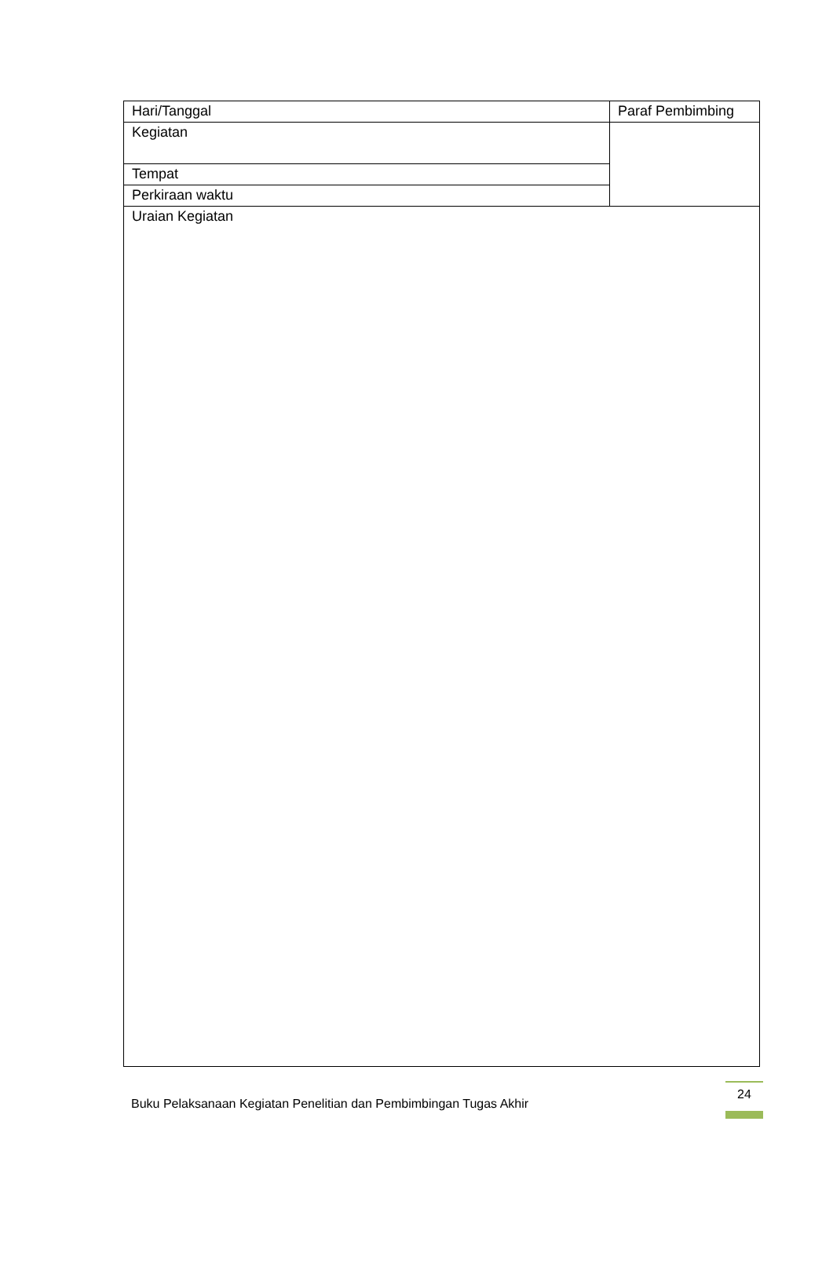| Hari/Tanggal | Paraf Pembimbing |
| Kegiatan | |
| Tempat | |
| Perkiraan waktu | |
| Uraian Kegiatan | |
Buku Pelaksanaan Kegiatan Penelitian dan Pembimbingan Tugas Akhir
24